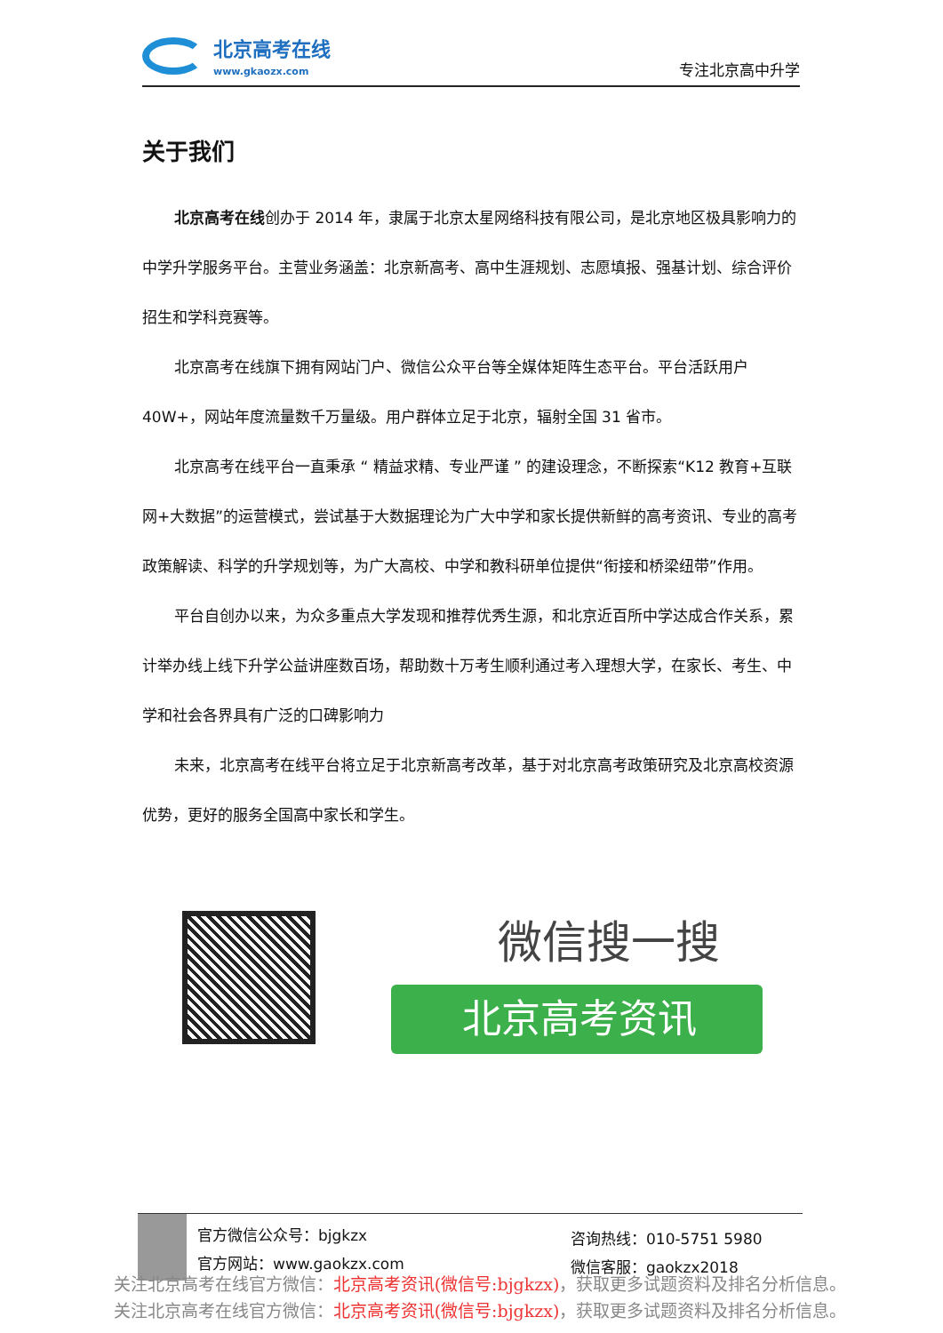北京高考在线
www.gkaozx.com
专注北京高中升学
关于我们
北京高考在线创办于 2014 年，隶属于北京太星网络科技有限公司，是北京地区极具影响力的中学升学服务平台。主营业务涵盖：北京新高考、高中生涯规划、志愿填报、强基计划、综合评价招生和学科竞赛等。
北京高考在线旗下拥有网站门户、微信公众平台等全媒体矩阵生态平台。平台活跃用户 40W+，网站年度流量数千万量级。用户群体立足于北京，辐射全国 31 省市。
北京高考在线平台一直秉承 “ 精益求精、专业严谨 ” 的建设理念，不断探索“K12 教育+互联网+大数据”的运营模式，尝试基于大数据理论为广大中学和家长提供新鲜的高考资讯、专业的高考政策解读、科学的升学规划等，为广大高校、中学和教科研单位提供“衔接和桥梁纽带”作用。
平台自创办以来，为众多重点大学发现和推荐优秀生源，和北京近百所中学达成合作关系，累计举办线上线下升学公益讲座数百场，帮助数十万考生顺利通过考入理想大学，在家长、考生、中学和社会各界具有广泛的口碑影响力
未来，北京高考在线平台将立足于北京新高考改革，基于对北京高考政策研究及北京高校资源优势，更好的服务全国高中家长和学生。
微信搜一搜
北京高考资讯
官方微信公众号：bjgkzx
官方网站：www.gaokzx.com
咨询热线：010-5751 5980
微信客服：gaokzx2018
关注北京高考在线官方微信：北京高考资讯(微信号:bjgkzx)，获取更多试题资料及排名分析信息。
关注北京高考在线官方微信：北京高考资讯(微信号:bjgkzx)，获取更多试题资料及排名分析信息。